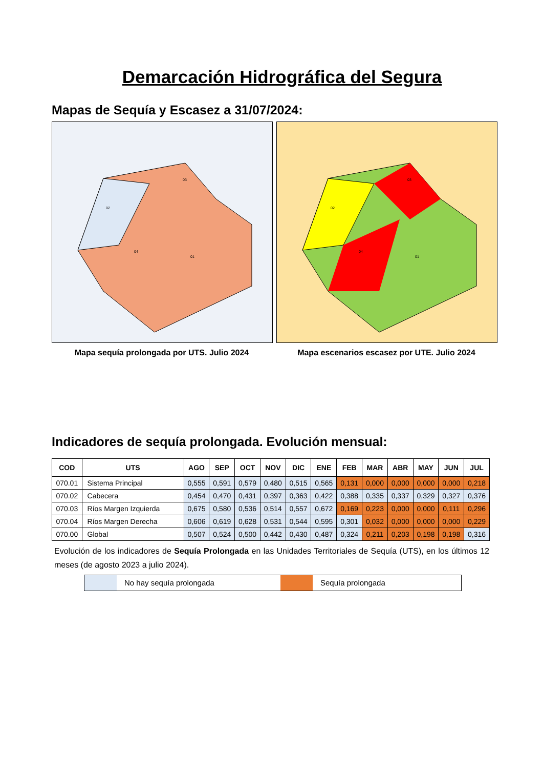Demarcación Hidrográfica del Segura
Mapas de Sequía y Escasez a 31/07/2024:
02
03
04
01
Mapa sequía prolongada por UTS. Julio 2024
02
03
04
01
Mapa escenarios escasez por UTE. Julio 2024
Indicadores de sequía prolongada. Evolución mensual:
| COD | UTS | AGO | SEP | OCT | NOV | DIC | ENE | FEB | MAR | ABR | MAY | JUN | JUL |
| --- | --- | --- | --- | --- | --- | --- | --- | --- | --- | --- | --- | --- | --- |
| 070.01 | Sistema Principal | 0,555 | 0,591 | 0,579 | 0,480 | 0,515 | 0,565 | 0,131 | 0,000 | 0,000 | 0,000 | 0,000 | 0,218 |
| 070.02 | Cabecera | 0,454 | 0,470 | 0,431 | 0,397 | 0,363 | 0,422 | 0,388 | 0,335 | 0,337 | 0,329 | 0,327 | 0,376 |
| 070.03 | Ríos Margen Izquierda | 0,675 | 0,580 | 0,536 | 0,514 | 0,557 | 0,672 | 0,169 | 0,223 | 0,000 | 0,000 | 0,111 | 0,296 |
| 070.04 | Ríos Margen Derecha | 0,606 | 0,619 | 0,628 | 0,531 | 0,544 | 0,595 | 0,301 | 0,032 | 0,000 | 0,000 | 0,000 | 0,229 |
| 070.00 | Global | 0,507 | 0,524 | 0,500 | 0,442 | 0,430 | 0,487 | 0,324 | 0,211 | 0,203 | 0,198 | 0,198 | 0,316 |
Evolución de los indicadores de Sequía Prolongada en las Unidades Territoriales de Sequía (UTS), en los últimos 12 meses (de agosto 2023 a julio 2024).
No hay sequía prolongada Sequía prolongada